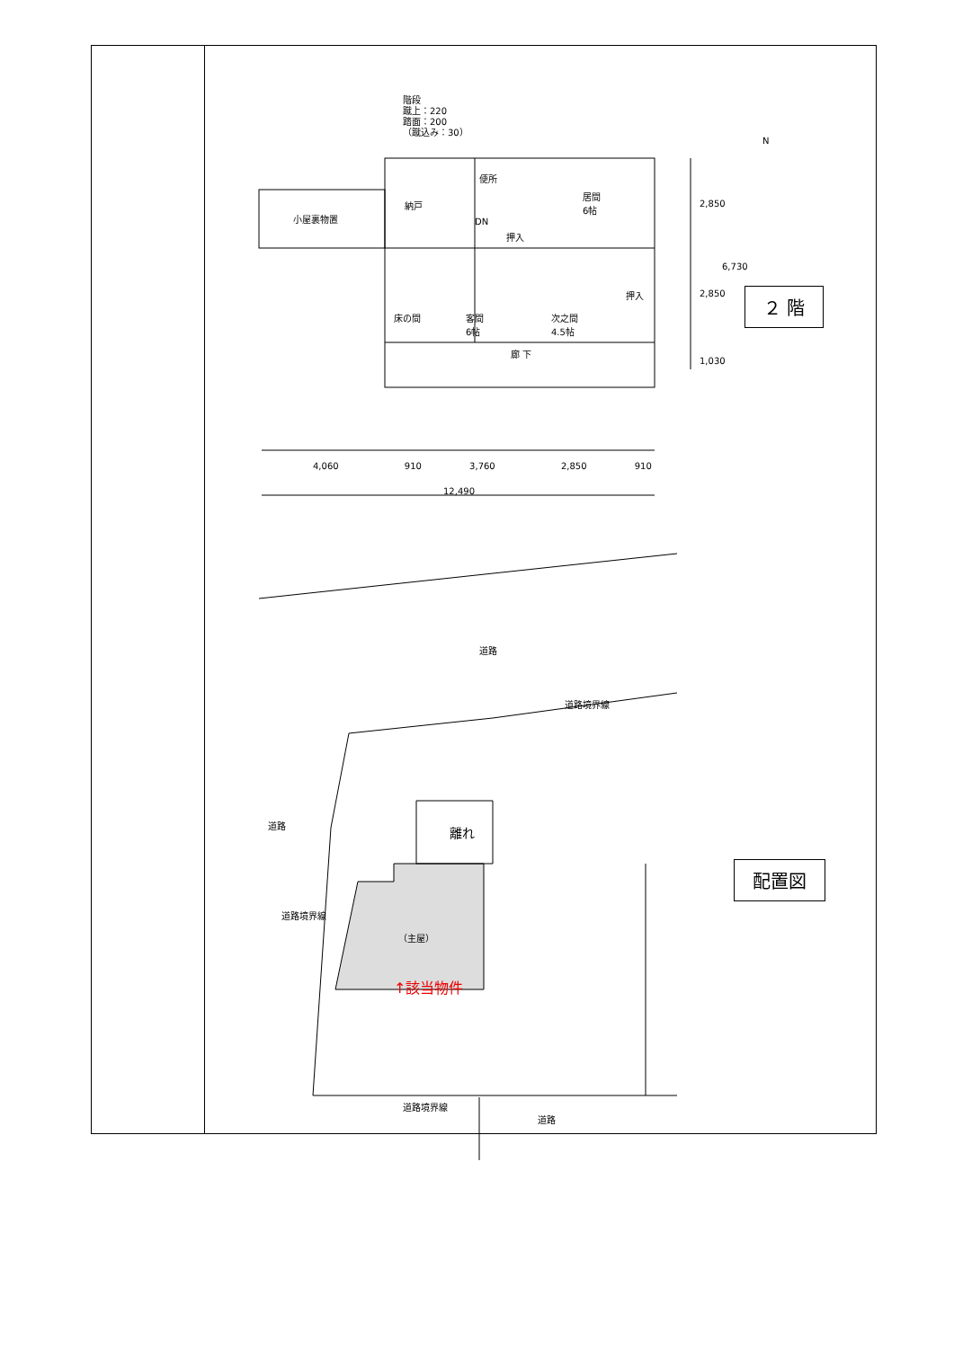階段
蹴上：220
踏面：200
（蹴込み：30）
小屋裏物置
納戸
便所
DN
押入
居間
6帖
押入
床の間
客間
6帖
次之間
4.5帖
廊 下
2,850
2,850
6,730
1,030
N
4,060 910 3,760 2,850 910
12,490
道路
道路境界線
道路
道路境界線
離れ
（主屋）
↑該当物件
道路境界線
道路
２ 階
配置図